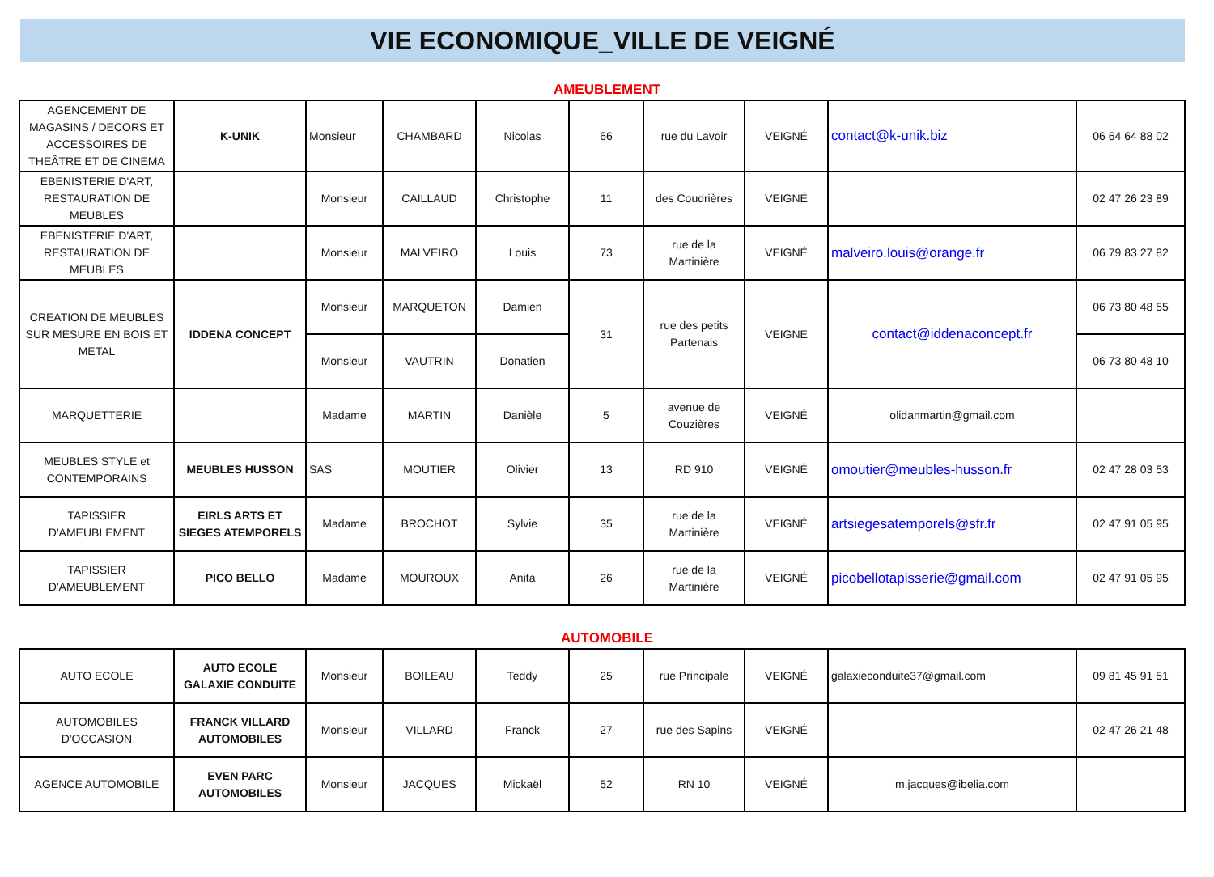VIE ECONOMIQUE_VILLE DE VEIGNÉ
AMEUBLEMENT
| AGENCEMENT DE MAGASINS / DECORS ET ACCESSOIRES DE THEÂTRE ET DE CINEMA | K-UNIK | Monsieur | CHAMBARD | Nicolas | 66 | rue du Lavoir | VEIGNÉ | contact@k-unik.biz | 06 64 64 88 02 |
| EBENISTERIE D'ART, RESTAURATION DE MEUBLES | | Monsieur | CAILLAUD | Christophe | 11 | des Coudrières | VEIGNÉ | | 02 47 26 23 89 |
| EBENISTERIE D'ART, RESTAURATION DE MEUBLES | | Monsieur | MALVEIRO | Louis | 73 | rue de la Martinière | VEIGNÉ | malveiro.louis@orange.fr | 06 79 83 27 82 |
| CREATION DE MEUBLES SUR MESURE EN BOIS ET METAL | IDDENA CONCEPT | Monsieur | MARQUETON | Damien | 31 | rue des petits Partenais | VEIGNE | contact@iddenaconcept.fr | 06 73 80 48 55 |
| | | Monsieur | VAUTRIN | Donatien | | | | | 06 73 80 48 10 |
| MARQUETTERIE | | Madame | MARTIN | Danièle | 5 | avenue de Couzières | VEIGNÉ | olidanmartin@gmail.com | |
| MEUBLES STYLE et CONTEMPORAINS | MEUBLES HUSSON | SAS | MOUTIER | Olivier | 13 | RD 910 | VEIGNÉ | omoutier@meubles-husson.fr | 02 47 28 03 53 |
| TAPISSIER D'AMEUBLEMENT | EIRLS ARTS ET SIEGES ATEMPORELS | Madame | BROCHOT | Sylvie | 35 | rue de la Martinière | VEIGNÉ | artsiegesatemporels@sfr.fr | 02 47 91 05 95 |
| TAPISSIER D'AMEUBLEMENT | PICO BELLO | Madame | MOUROUX | Anita | 26 | rue de la Martinière | VEIGNÉ | picobellotapisserie@gmail.com | 02 47 91 05 95 |
AUTOMOBILE
| AUTO ECOLE | AUTO ECOLE GALAXIE CONDUITE | Monsieur | BOILEAU | Teddy | 25 | rue Principale | VEIGNÉ | galaxieconduite37@gmail.com | 09 81 45 91 51 |
| AUTOMOBILES D'OCCASION | FRANCK VILLARD AUTOMOBILES | Monsieur | VILLARD | Franck | 27 | rue des Sapins | VEIGNÉ | | 02 47 26 21 48 |
| AGENCE AUTOMOBILE | EVEN PARC AUTOMOBILES | Monsieur | JACQUES | Mickaël | 52 | RN 10 | VEIGNÉ | m.jacques@ibelia.com | |